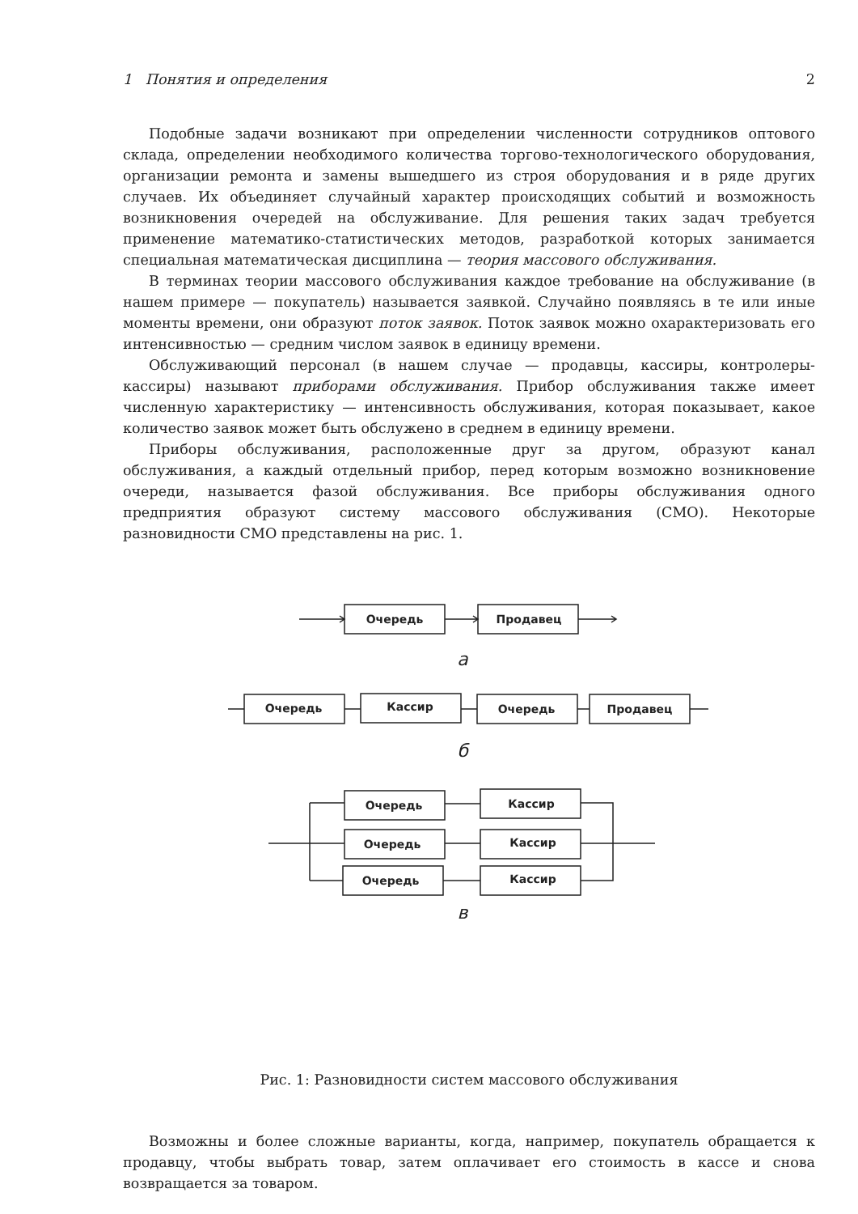1 Понятия и определения 2
Подобные задачи возникают при определении численности сотрудников оптового склада, определении необходимого количества торгово-технологического оборудования, организации ремонта и замены вышедшего из строя оборудования и в ряде других случаев. Их объединяет случайный характер происходящих событий и возможность возникновения очередей на обслуживание. Для решения таких задач требуется применение математико-статистических методов, разработкой которых занимается специальная математическая дисциплина — теория массового обслуживания.
В терминах теории массового обслуживания каждое требование на обслуживание (в нашем примере — покупатель) называется заявкой. Случайно появляясь в те или иные моменты времени, они образуют поток заявок. Поток заявок можно охарактеризовать его интенсивностью — средним числом заявок в единицу времени.
Обслуживающий персонал (в нашем случае — продавцы, кассиры, контролеры-кассиры) называют приборами обслуживания. Прибор обслуживания также имеет численную характеристику — интенсивность обслуживания, которая показывает, какое количество заявок может быть обслужено в среднем в единицу времени.
Приборы обслуживания, расположенные друг за другом, образуют канал обслуживания, а каждый отдельный прибор, перед которым возможно возникновение очереди, называется фазой обслуживания. Все приборы обслуживания одного предприятия образуют систему массового обслуживания (СМО). Некоторые разновидности СМО представлены на рис. 1.
Очередь
Продавец
а
Очередь
Кассир
Очередь
Продавец
б
Очередь
Кассир
Очередь
Кассир
Очередь
Кассир
в
Рис. 1: Разновидности систем массового обслуживания
Возможны и более сложные варианты, когда, например, покупатель обращается к продавцу, чтобы выбрать товар, затем оплачивает его стоимость в кассе и снова возвращается за товаром.